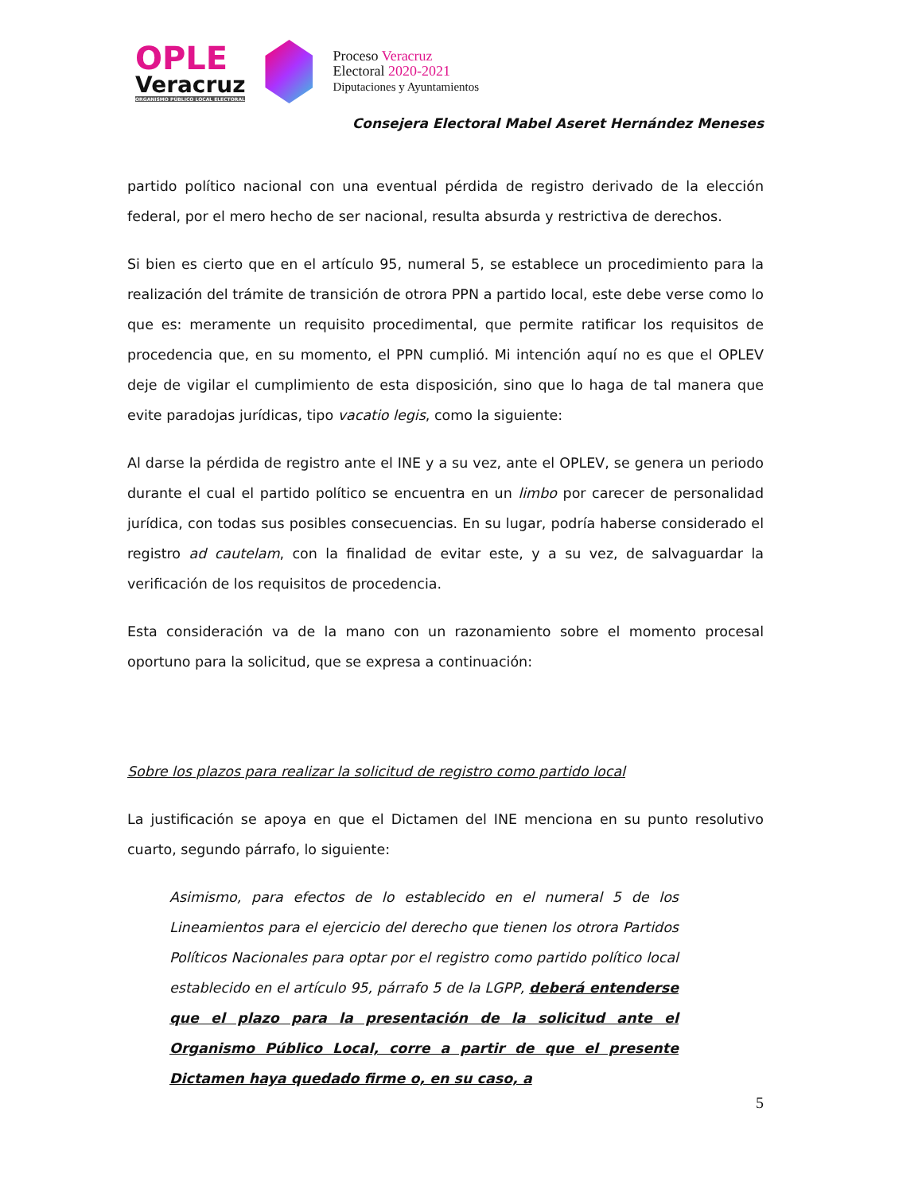OPLE
Veracruz
ORGANISMO PÚBLICO LOCAL ELECTORAL
Proceso Veracruz
Electoral 2020-2021
Diputaciones y Ayuntamientos
Consejera Electoral Mabel Aseret Hernández Meneses
partido político nacional con una eventual pérdida de registro derivado de la elección federal, por el mero hecho de ser nacional, resulta absurda y restrictiva de derechos.
Si bien es cierto que en el artículo 95, numeral 5, se establece un procedimiento para la realización del trámite de transición de otrora PPN a partido local, este debe verse como lo que es: meramente un requisito procedimental, que permite ratificar los requisitos de procedencia que, en su momento, el PPN cumplió. Mi intención aquí no es que el OPLEV deje de vigilar el cumplimiento de esta disposición, sino que lo haga de tal manera que evite paradojas jurídicas, tipo vacatio legis, como la siguiente:
Al darse la pérdida de registro ante el INE y a su vez, ante el OPLEV, se genera un periodo durante el cual el partido político se encuentra en un limbo por carecer de personalidad jurídica, con todas sus posibles consecuencias. En su lugar, podría haberse considerado el registro ad cautelam, con la finalidad de evitar este, y a su vez, de salvaguardar la verificación de los requisitos de procedencia.
Esta consideración va de la mano con un razonamiento sobre el momento procesal oportuno para la solicitud, que se expresa a continuación:
Sobre los plazos para realizar la solicitud de registro como partido local
La justificación se apoya en que el Dictamen del INE menciona en su punto resolutivo cuarto, segundo párrafo, lo siguiente:
Asimismo, para efectos de lo establecido en el numeral 5 de los Lineamientos para el ejercicio del derecho que tienen los otrora Partidos Políticos Nacionales para optar por el registro como partido político local establecido en el artículo 95, párrafo 5 de la LGPP, deberá entenderse que el plazo para la presentación de la solicitud ante el Organismo Público Local, corre a partir de que el presente Dictamen haya quedado firme o, en su caso, a
5